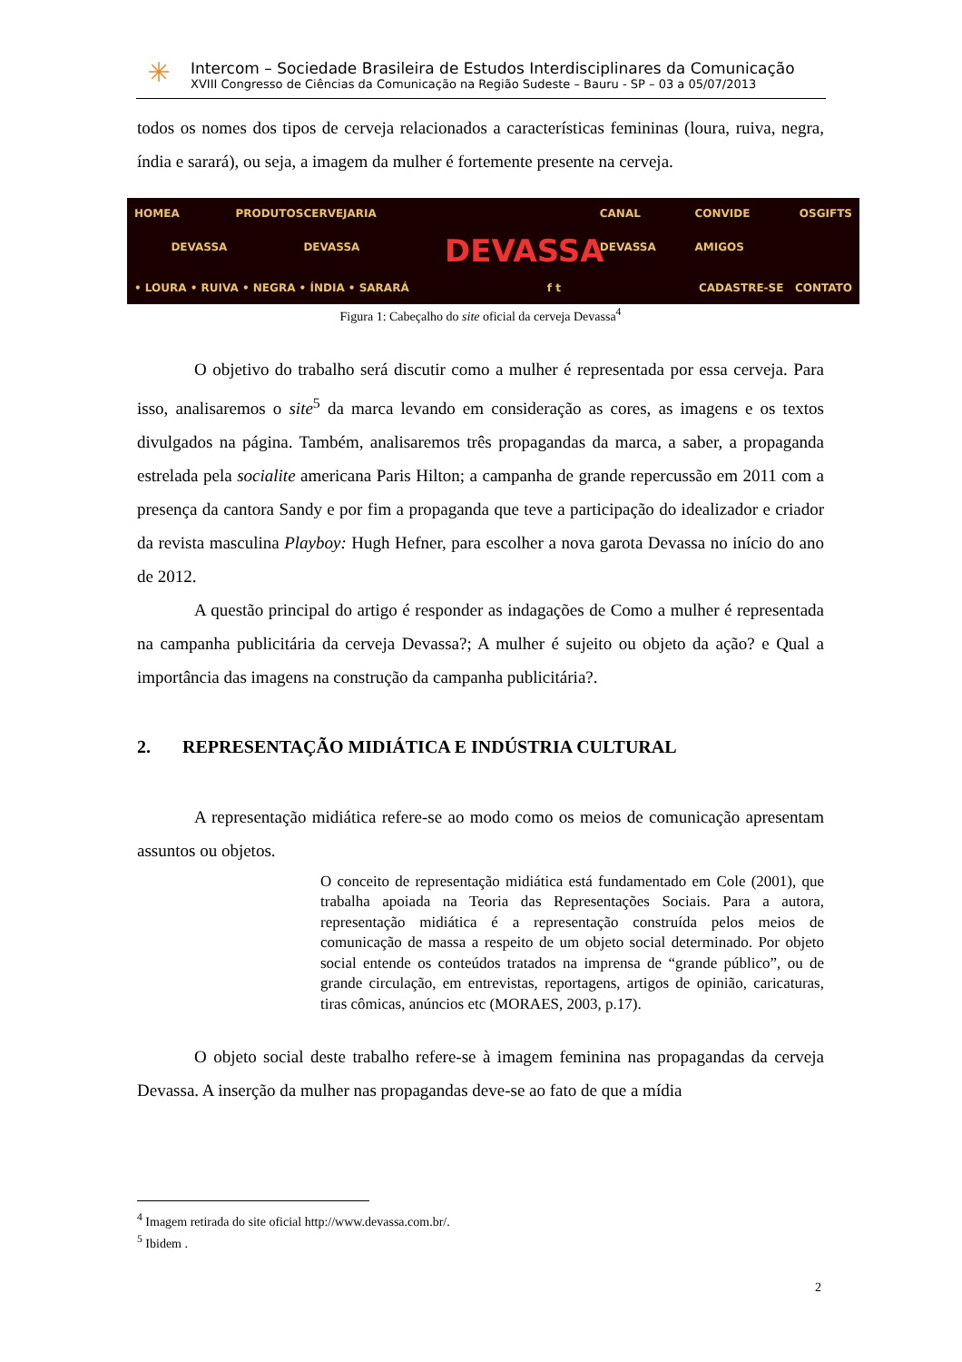✳
Intercom – Sociedade Brasileira de Estudos Interdisciplinares da Comunicação
XVIII Congresso de Ciências da Comunicação na Região Sudeste – Bauru - SP – 03 a 05/07/2013
todos os nomes dos tipos de cerveja relacionados a características femininas (loura, ruiva, negra, índia e sarará), ou seja, a imagem da mulher é fortemente presente na cerveja.
HOME A DEVASSA PRODUTOS CERVEJARIA DEVASSA CANAL DEVASSA CONVIDE OS AMIGOS GIFTS
• LOURA • RUIVA • NEGRA • ÍNDIA • SARARÁ f t CADASTRE-SE CONTATO
DEVASSA
Figura 1: Cabeçalho do site oficial da cerveja Devassa<sup>4</sup>
O objetivo do trabalho será discutir como a mulher é representada por essa cerveja. Para isso, analisaremos o site<sup>5</sup> da marca levando em consideração as cores, as imagens e os textos divulgados na página. Também, analisaremos três propagandas da marca, a saber, a propaganda estrelada pela socialite americana Paris Hilton; a campanha de grande repercussão em 2011 com a presença da cantora Sandy e por fim a propaganda que teve a participação do idealizador e criador da revista masculina Playboy: Hugh Hefner, para escolher a nova garota Devassa no início do ano de 2012.
A questão principal do artigo é responder as indagações de Como a mulher é representada na campanha publicitária da cerveja Devassa?; A mulher é sujeito ou objeto da ação? e Qual a importância das imagens na construção da campanha publicitária?.
2. REPRESENTAÇÃO MIDIÁTICA E INDÚSTRIA CULTURAL
A representação midiática refere-se ao modo como os meios de comunicação apresentam assuntos ou objetos.
O conceito de representação midiática está fundamentado em Cole (2001), que trabalha apoiada na Teoria das Representações Sociais. Para a autora, representação midiática é a representação construída pelos meios de comunicação de massa a respeito de um objeto social determinado. Por objeto social entende os conteúdos tratados na imprensa de “grande público”, ou de grande circulação, em entrevistas, reportagens, artigos de opinião, caricaturas, tiras cômicas, anúncios etc (MORAES, 2003, p.17).
O objeto social deste trabalho refere-se à imagem feminina nas propagandas da cerveja Devassa. A inserção da mulher nas propagandas deve-se ao fato de que a mídia
<sup>4</sup> Imagem retirada do site oficial http://www.devassa.com.br/.
<sup>5</sup> Ibidem .
2